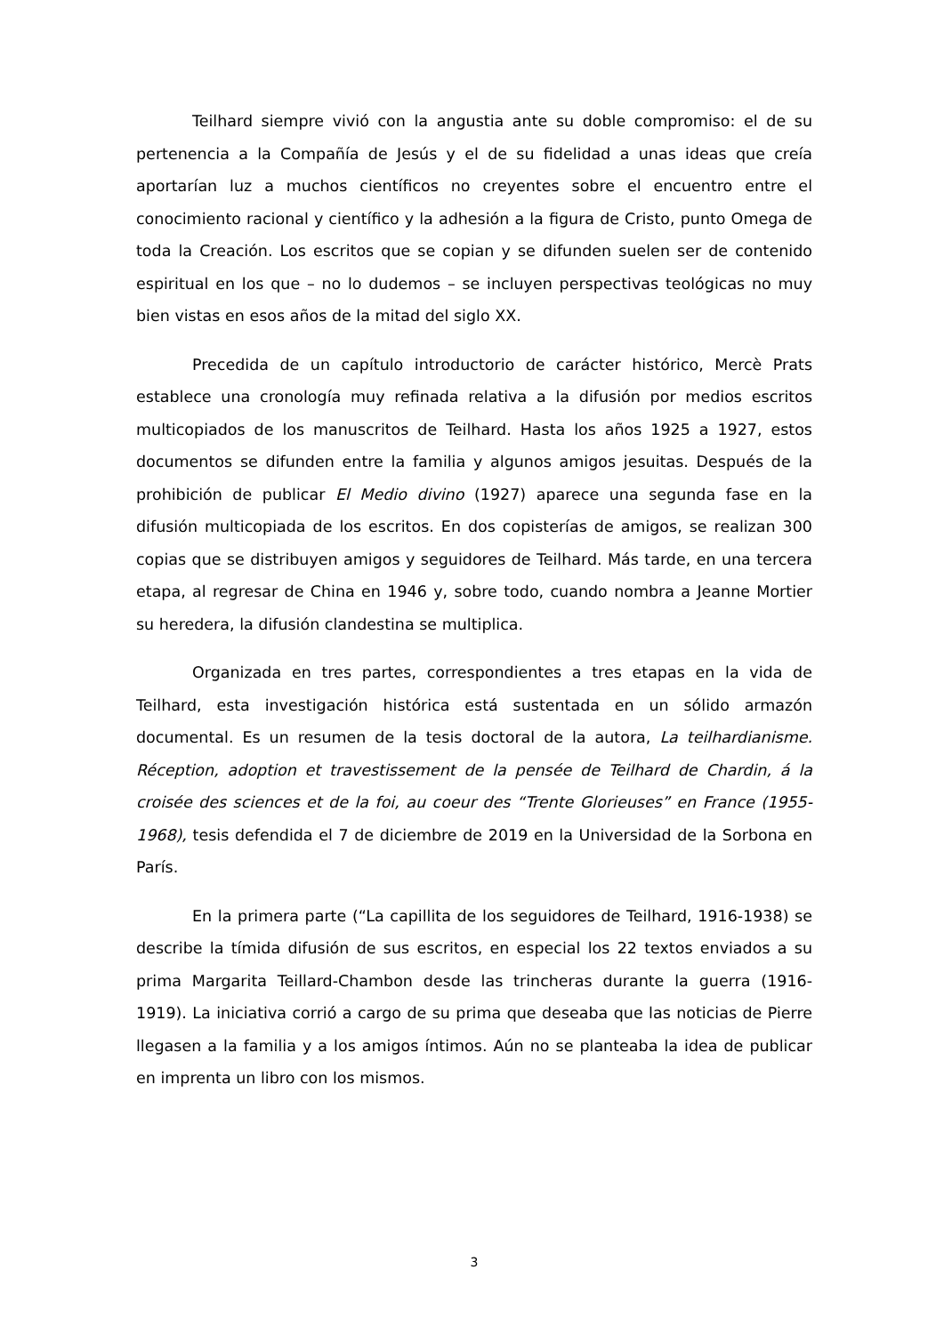Teilhard siempre vivió con la angustia ante su doble compromiso: el de su pertenencia a la Compañía de Jesús y el de su fidelidad a unas ideas que creía aportarían luz a muchos científicos no creyentes sobre el encuentro entre el conocimiento racional y científico y la adhesión a la figura de Cristo, punto Omega de toda la Creación. Los escritos que se copian y se difunden suelen ser de contenido espiritual en los que – no lo dudemos – se incluyen perspectivas teológicas no muy bien vistas en esos años de la mitad del siglo XX.
Precedida de un capítulo introductorio de carácter histórico, Mercè Prats establece una cronología muy refinada relativa a la difusión por medios escritos multicopiados de los manuscritos de Teilhard. Hasta los años 1925 a 1927, estos documentos se difunden entre la familia y algunos amigos jesuitas. Después de la prohibición de publicar El Medio divino (1927) aparece una segunda fase en la difusión multicopiada de los escritos. En dos copisterías de amigos, se realizan 300 copias que se distribuyen amigos y seguidores de Teilhard. Más tarde, en una tercera etapa, al regresar de China en 1946 y, sobre todo, cuando nombra a Jeanne Mortier su heredera, la difusión clandestina se multiplica.
Organizada en tres partes, correspondientes a tres etapas en la vida de Teilhard, esta investigación histórica está sustentada en un sólido armazón documental. Es un resumen de la tesis doctoral de la autora, La teilhardianisme. Réception, adoption et travestissement de la pensée de Teilhard de Chardin, á la croisée des sciences et de la foi, au coeur des “Trente Glorieuses” en France (1955-1968), tesis defendida el 7 de diciembre de 2019 en la Universidad de la Sorbona en París.
En la primera parte (“La capillita de los seguidores de Teilhard, 1916-1938) se describe la tímida difusión de sus escritos, en especial los 22 textos enviados a su prima Margarita Teillard-Chambon desde las trincheras durante la guerra (1916-1919). La iniciativa corrió a cargo de su prima que deseaba que las noticias de Pierre llegasen a la familia y a los amigos íntimos. Aún no se planteaba la idea de publicar en imprenta un libro con los mismos.
3